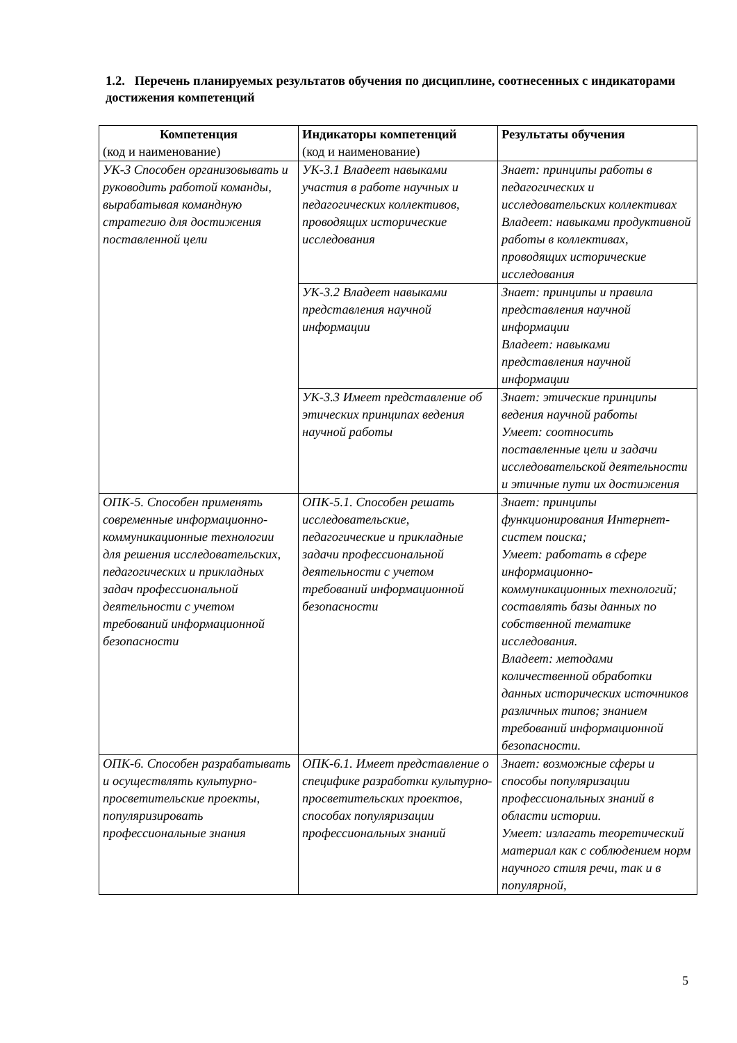1.2. Перечень планируемых результатов обучения по дисциплине, соотнесенных с индикаторами достижения компетенций
| Компетенция (код и наименование) | Индикаторы компетенций (код и наименование) | Результаты обучения |
| --- | --- | --- |
| УК-3 Способен организовывать и руководить работой команды, вырабатывая командную стратегию для достижения поставленной цели | УК-3.1 Владеет навыками участия в работе научных и педагогических коллективов, проводящих исторические исследования | Знает: принципы работы в педагогических и исследовательских коллективах Владеет: навыками продуктивной работы в коллективах, проводящих исторические исследования |
| | УК-3.2 Владеет навыками представления научной информации | Знает: принципы и правила представления научной информации Владеет: навыками представления научной информации |
| | УК-3.3 Имеет представление об этических принципах ведения научной работы | Знает: этические принципы ведения научной работы Умеет: соотносить поставленные цели и задачи исследовательской деятельности и этичные пути их достижения |
| ОПК-5. Способен применять современные информационно-коммуникационные технологии для решения исследовательских, педагогических и прикладных задач профессиональной деятельности с учетом требований информационной безопасности | ОПК-5.1. Способен решать исследовательские, педагогические и прикладные задачи профессиональной деятельности с учетом требований информационной безопасности | Знает: принципы функционирования Интернет-систем поиска; Умеет: работать в сфере информационно-коммуникационных технологий; составлять базы данных по собственной тематике исследования. Владеет: методами количественной обработки данных исторических источников различных типов; знанием требований информационной безопасности. |
| ОПК-6. Способен разрабатывать и осуществлять культурно-просветительские проекты, популяризировать профессиональные знания | ОПК-6.1. Имеет представление о специфике разработки культурно-просветительских проектов, способах популяризации профессиональных знаний | Знает: возможные сферы и способы популяризации профессиональных знаний в области истории. Умеет: излагать теоретический материал как с соблюдением норм научного стиля речи, так и в популярной, |
5